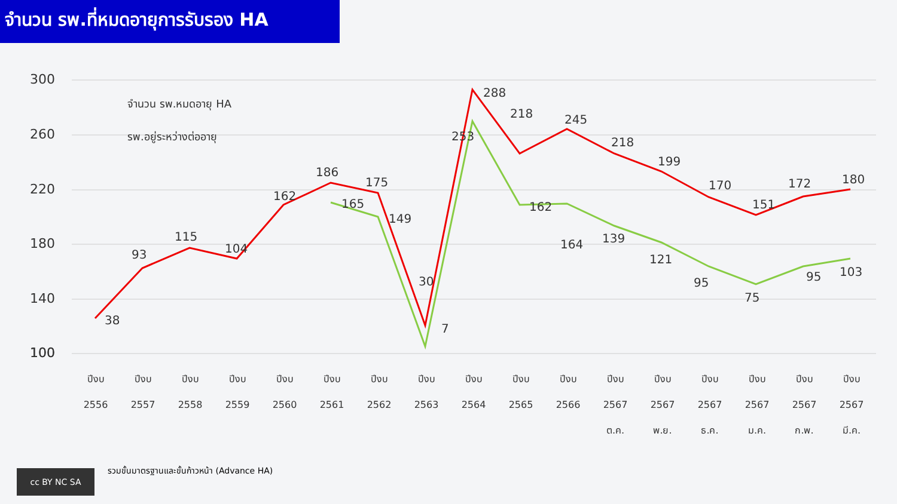จำนวน รพ.ที่หมดอายุการรับรอง HA
300
260
220
180
140
100
100
38
93
115
104
162
186
175
30
288
218
245
218
199
170
151
172
180
165
149
7
253
162
164
139
121
95
75
95
103
จำนวน รพ.หมดอายุ HA
รพ.อยู่ระหว่างต่ออายุ
ปีงบ
2556
ปีงบ
2557
ปีงบ
2558
ปีงบ
2559
ปีงบ
2560
ปีงบ
2561
ปีงบ
2562
ปีงบ
2563
ปีงบ
2564
ปีงบ
2565
ปีงบ
2566
ปีงบ
2567
ต.ค.
ปีงบ
2567
พ.ย.
ปีงบ
2567
ธ.ค.
ปีงบ
2567
ม.ค.
ปีงบ
2567
ก.พ.
ปีงบ
2567
มี.ค.
cc BY NC SA
รวมขั้นมาตรฐานและขั้นก้าวหน้า (Advance HA)